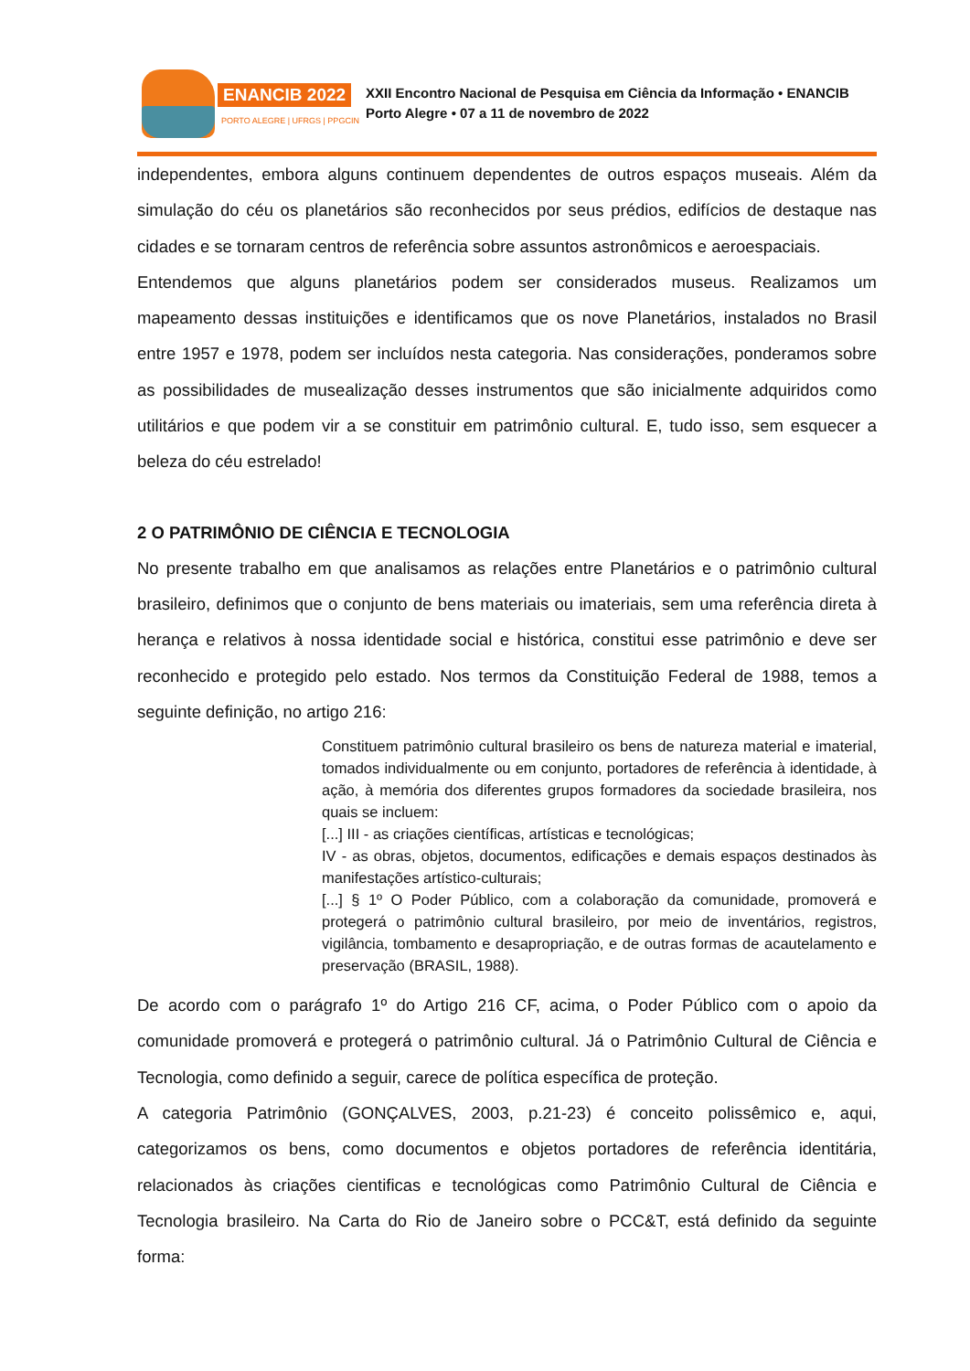ENANCIB 2022
PORTO ALEGRE | UFRGS | PPGCIN
XXII Encontro Nacional de Pesquisa em Ciência da Informação • ENANCIB
Porto Alegre • 07 a 11 de novembro de 2022
independentes, embora alguns continuem dependentes de outros espaços museais. Além da simulação do céu os planetários são reconhecidos por seus prédios, edifícios de destaque nas cidades e se tornaram centros de referência sobre assuntos astronômicos e aeroespaciais.
Entendemos que alguns planetários podem ser considerados museus. Realizamos um mapeamento dessas instituições e identificamos que os nove Planetários, instalados no Brasil entre 1957 e 1978, podem ser incluídos nesta categoria. Nas considerações, ponderamos sobre as possibilidades de musealização desses instrumentos que são inicialmente adquiridos como utilitários e que podem vir a se constituir em patrimônio cultural. E, tudo isso, sem esquecer a beleza do céu estrelado!
2 O PATRIMÔNIO DE CIÊNCIA E TECNOLOGIA
No presente trabalho em que analisamos as relações entre Planetários e o patrimônio cultural brasileiro, definimos que o conjunto de bens materiais ou imateriais, sem uma referência direta à herança e relativos à nossa identidade social e histórica, constitui esse patrimônio e deve ser reconhecido e protegido pelo estado. Nos termos da Constituição Federal de 1988, temos a seguinte definição, no artigo 216:
Constituem patrimônio cultural brasileiro os bens de natureza material e imaterial, tomados individualmente ou em conjunto, portadores de referência à identidade, à ação, à memória dos diferentes grupos formadores da sociedade brasileira, nos quais se incluem:
[...] III - as criações científicas, artísticas e tecnológicas;
IV - as obras, objetos, documentos, edificações e demais espaços destinados às manifestações artístico-culturais;
[...] § 1º O Poder Público, com a colaboração da comunidade, promoverá e protegerá o patrimônio cultural brasileiro, por meio de inventários, registros, vigilância, tombamento e desapropriação, e de outras formas de acautelamento e preservação (BRASIL, 1988).
De acordo com o parágrafo 1º do Artigo 216 CF, acima, o Poder Público com o apoio da comunidade promoverá e protegerá o patrimônio cultural. Já o Patrimônio Cultural de Ciência e Tecnologia, como definido a seguir, carece de política específica de proteção.
A categoria Patrimônio (GONÇALVES, 2003, p.21-23) é conceito polissêmico e, aqui, categorizamos os bens, como documentos e objetos portadores de referência identitária, relacionados às criações cientificas e tecnológicas como Patrimônio Cultural de Ciência e Tecnologia brasileiro. Na Carta do Rio de Janeiro sobre o PCC&T, está definido da seguinte forma: